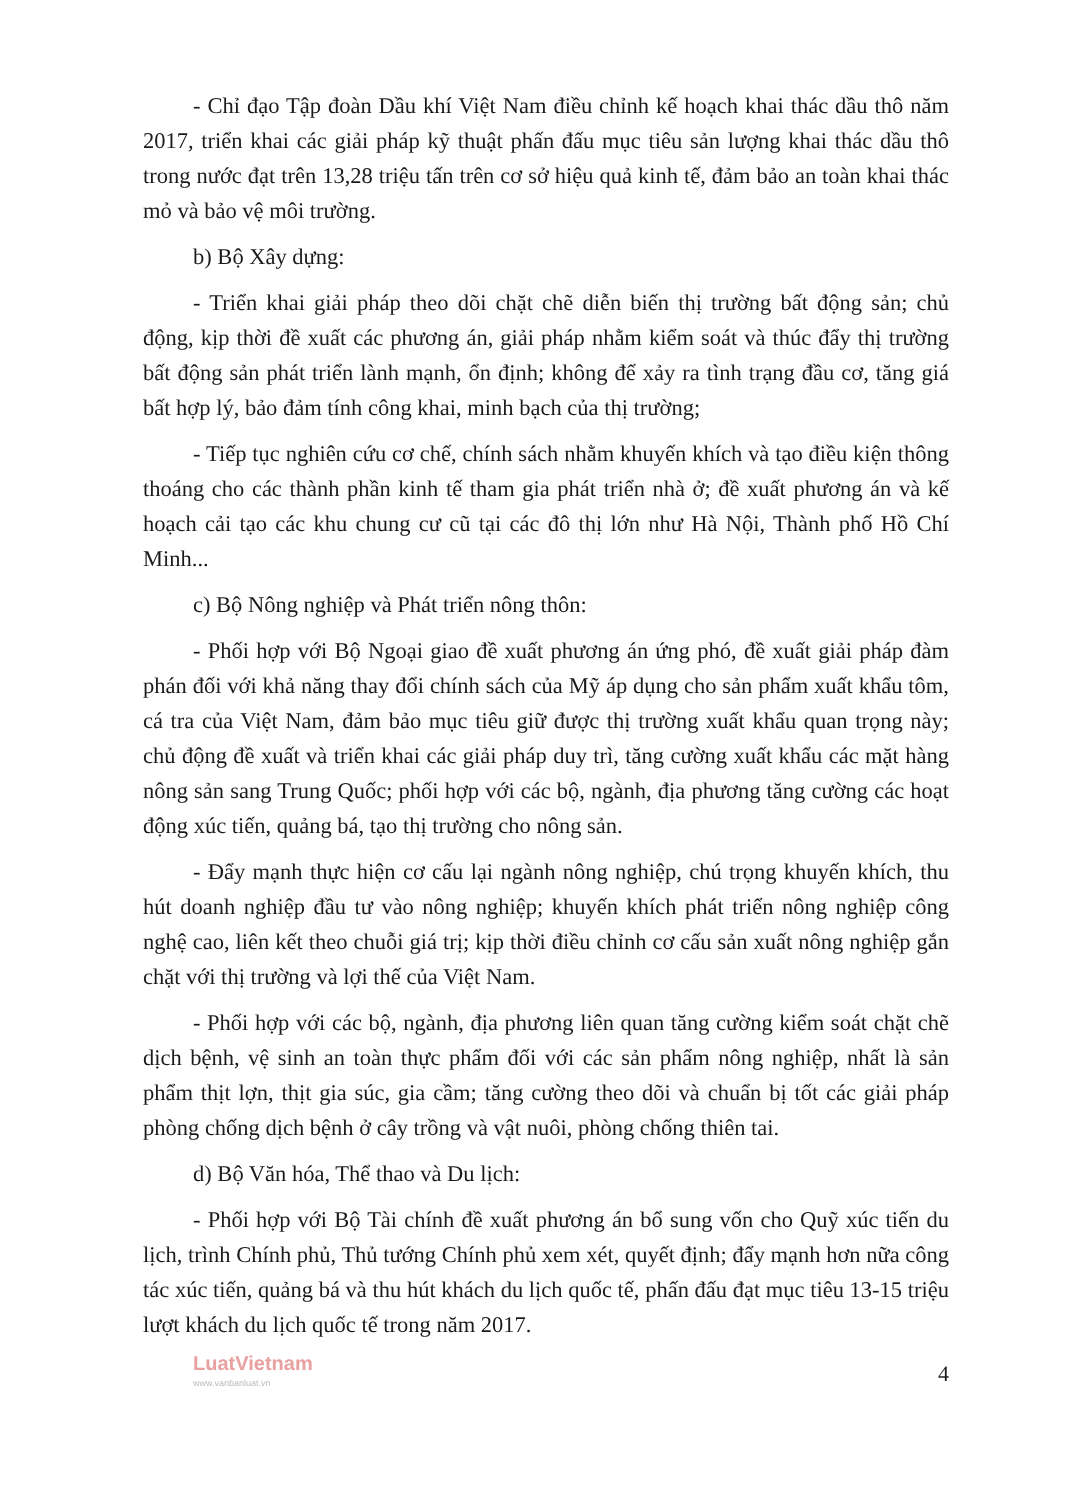- Chỉ đạo Tập đoàn Dầu khí Việt Nam điều chỉnh kế hoạch khai thác dầu thô năm 2017, triển khai các giải pháp kỹ thuật phấn đấu mục tiêu sản lượng khai thác dầu thô trong nước đạt trên 13,28 triệu tấn trên cơ sở hiệu quả kinh tế, đảm bảo an toàn khai thác mỏ và bảo vệ môi trường.
b) Bộ Xây dựng:
- Triển khai giải pháp theo dõi chặt chẽ diễn biến thị trường bất động sản; chủ động, kịp thời đề xuất các phương án, giải pháp nhằm kiểm soát và thúc đẩy thị trường bất động sản phát triển lành mạnh, ổn định; không để xảy ra tình trạng đầu cơ, tăng giá bất hợp lý, bảo đảm tính công khai, minh bạch của thị trường;
- Tiếp tục nghiên cứu cơ chế, chính sách nhằm khuyến khích và tạo điều kiện thông thoáng cho các thành phần kinh tế tham gia phát triển nhà ở; đề xuất phương án và kế hoạch cải tạo các khu chung cư cũ tại các đô thị lớn như Hà Nội, Thành phố Hồ Chí Minh...
c) Bộ Nông nghiệp và Phát triển nông thôn:
- Phối hợp với Bộ Ngoại giao đề xuất phương án ứng phó, đề xuất giải pháp đàm phán đối với khả năng thay đổi chính sách của Mỹ áp dụng cho sản phẩm xuất khẩu tôm, cá tra của Việt Nam, đảm bảo mục tiêu giữ được thị trường xuất khẩu quan trọng này; chủ động đề xuất và triển khai các giải pháp duy trì, tăng cường xuất khẩu các mặt hàng nông sản sang Trung Quốc; phối hợp với các bộ, ngành, địa phương tăng cường các hoạt động xúc tiến, quảng bá, tạo thị trường cho nông sản.
- Đẩy mạnh thực hiện cơ cấu lại ngành nông nghiệp, chú trọng khuyến khích, thu hút doanh nghiệp đầu tư vào nông nghiệp; khuyến khích phát triển nông nghiệp công nghệ cao, liên kết theo chuỗi giá trị; kịp thời điều chỉnh cơ cấu sản xuất nông nghiệp gắn chặt với thị trường và lợi thế của Việt Nam.
- Phối hợp với các bộ, ngành, địa phương liên quan tăng cường kiểm soát chặt chẽ dịch bệnh, vệ sinh an toàn thực phẩm đối với các sản phẩm nông nghiệp, nhất là sản phẩm thịt lợn, thịt gia súc, gia cầm; tăng cường theo dõi và chuẩn bị tốt các giải pháp phòng chống dịch bệnh ở cây trồng và vật nuôi, phòng chống thiên tai.
d) Bộ Văn hóa, Thể thao và Du lịch:
- Phối hợp với Bộ Tài chính đề xuất phương án bổ sung vốn cho Quỹ xúc tiến du lịch, trình Chính phủ, Thủ tướng Chính phủ xem xét, quyết định; đẩy mạnh hơn nữa công tác xúc tiến, quảng bá và thu hút khách du lịch quốc tế, phấn đấu đạt mục tiêu 13-15 triệu lượt khách du lịch quốc tế trong năm 2017.
LuatVietnam
www.vanbanluat.vn
4